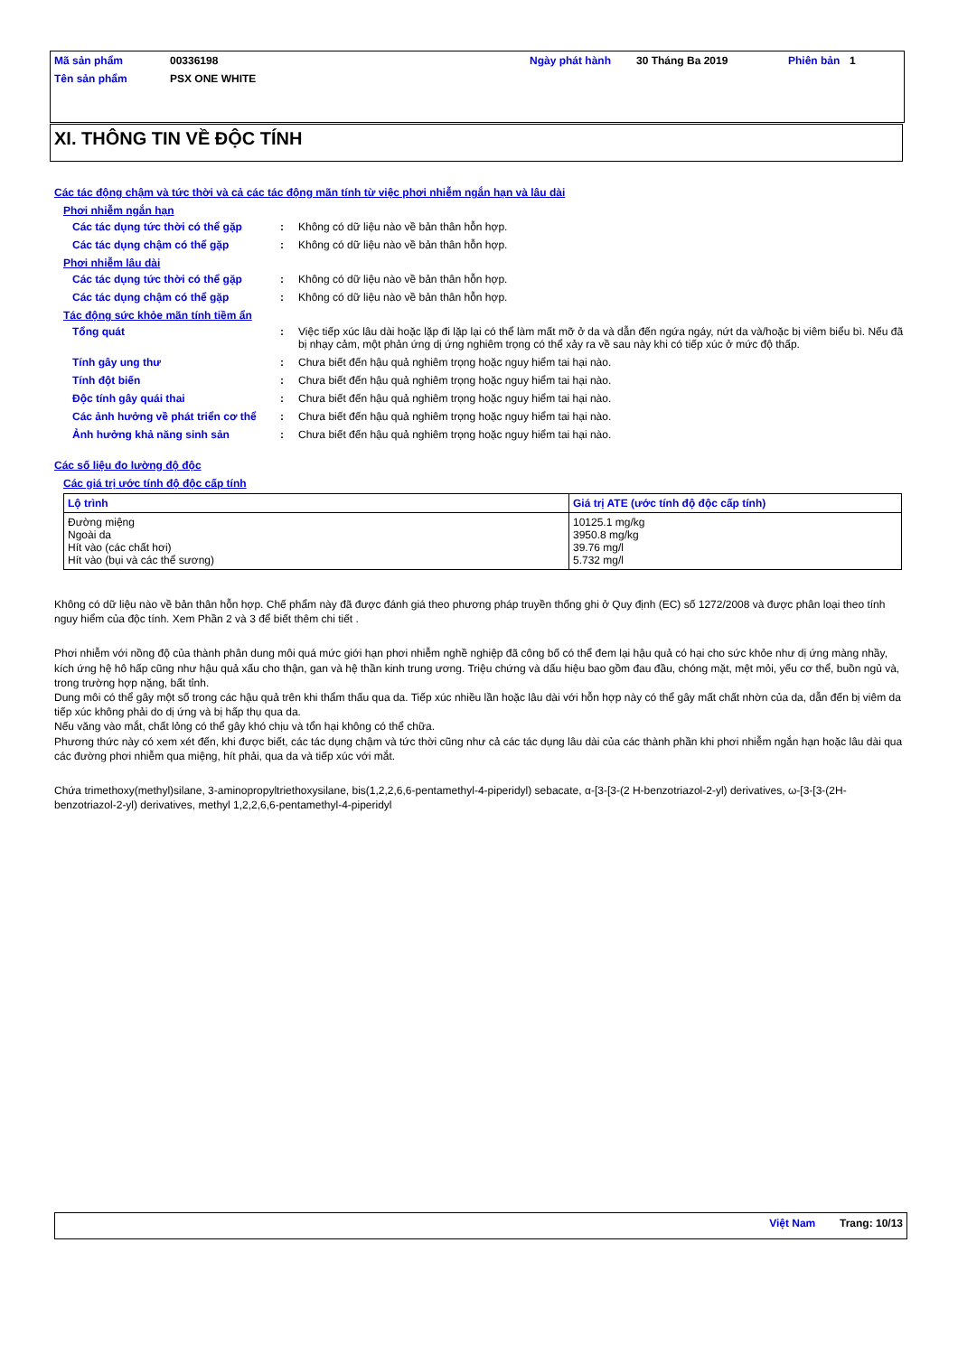| Mã sản phẩm | 00336198 | Ngày phát hành | 30 Tháng Ba 2019 | Phiên bản | 1 |
| Tên sản phẩm | PSX ONE WHITE | | | | |
XI. THÔNG TIN VỀ ĐỘC TÍNH
Các tác động chậm và tức thời và cả các tác động mãn tính từ việc phơi nhiễm ngắn hạn và lâu dài
Phơi nhiễm ngắn hạn
Các tác dụng tức thời có thể gặp
: Không có dữ liệu nào về bản thân hỗn hợp.
Các tác dụng chậm có thể gặp : Không có dữ liệu nào về bản thân hỗn hợp.
Phơi nhiễm lâu dài
Các tác dụng tức thời có thể gặp
: Không có dữ liệu nào về bản thân hỗn hợp.
Các tác dụng chậm có thể gặp : Không có dữ liệu nào về bản thân hỗn hợp.
Tác động sức khỏe mãn tính tiềm ẩn
Tổng quát : Việc tiếp xúc lâu dài hoặc lặp đi lặp lại có thể làm mất mỡ ở da và dẫn đến ngứa ngáy, nứt da và/hoặc bị viêm biểu bì. Nếu đã bị nhạy cảm, một phản ứng dị ứng nghiêm trọng có thể xảy ra về sau này khi có tiếp xúc ở mức độ thấp.
Tính gây ung thư : Chưa biết đến hậu quả nghiêm trọng hoặc nguy hiểm tai hại nào.
Tính đột biến : Chưa biết đến hậu quả nghiêm trọng hoặc nguy hiểm tai hại nào.
Độc tính gây quái thai : Chưa biết đến hậu quả nghiêm trọng hoặc nguy hiểm tai hại nào.
Các ảnh hưởng về phát triển cơ thể
: Chưa biết đến hậu quả nghiêm trọng hoặc nguy hiểm tai hại nào.
Ảnh hưởng khả năng sinh sản : Chưa biết đến hậu quả nghiêm trọng hoặc nguy hiểm tai hại nào.
Các số liệu đo lường độ độc
Các giá trị ước tính độ độc cấp tính
| Lộ trình | Giá trị ATE (ước tính độ độc cấp tính) |
| --- | --- |
| Đường miệng Ngoài da Hít vào (các chất hơi) Hít vào (bụi và các thể sương) | 10125.1 mg/kg 3950.8 mg/kg 39.76 mg/l 5.732 mg/l |
Không có dữ liệu nào về bản thân hỗn hợp. Chế phẩm này đã được đánh giá theo phương pháp truyền thống ghi ở Quy định (EC) số 1272/2008 và được phân loại theo tính nguy hiểm của độc tính. Xem Phần 2 và 3 để biết thêm chi tiết .
Phơi nhiễm với nồng độ của thành phân dung môi quá mức giới hạn phơi nhiễm nghề nghiệp đã công bố có thể đem lại hậu quả có hại cho sức khỏe như dị ứng màng nhầy, kích ứng hệ hô hấp cũng như hậu quả xấu cho thận, gan và hệ thần kinh trung ương. Triệu chứng và dấu hiệu bao gồm đau đầu, chóng mặt, mệt mỏi, yếu cơ thể, buồn ngủ và, trong trường hợp nặng, bất tỉnh.
Dung môi có thể gây một số trong các hậu quả trên khi thẩm thấu qua da. Tiếp xúc nhiều lần hoặc lâu dài với hỗn hợp này có thể gây mất chất nhờn của da, dẫn đến bị viêm da tiếp xúc không phải do dị ứng và bị hấp thụ qua da.
Nếu văng vào mắt, chất lỏng có thể gây khó chịu và tổn hại không có thể chữa.
Phương thức này có xem xét đến, khi được biết, các tác dụng chậm và tức thời cũng như cả các tác dụng lâu dài của các thành phần khi phơi nhiễm ngắn hạn hoặc lâu dài qua các đường phơi nhiễm qua miệng, hít phải, qua da và tiếp xúc với mắt.
Chứa trimethoxy(methyl)silane, 3-aminopropyltriethoxysilane, bis(1,2,2,6,6-pentamethyl-4-piperidyl) sebacate, α-[3-[3-(2 H-benzotriazol-2-yl) derivatives, ω-[3-[3-(2H-benzotriazol-2-yl) derivatives, methyl 1,2,2,6,6-pentamethyl-4-piperidyl
Việt Nam Trang: 10/13